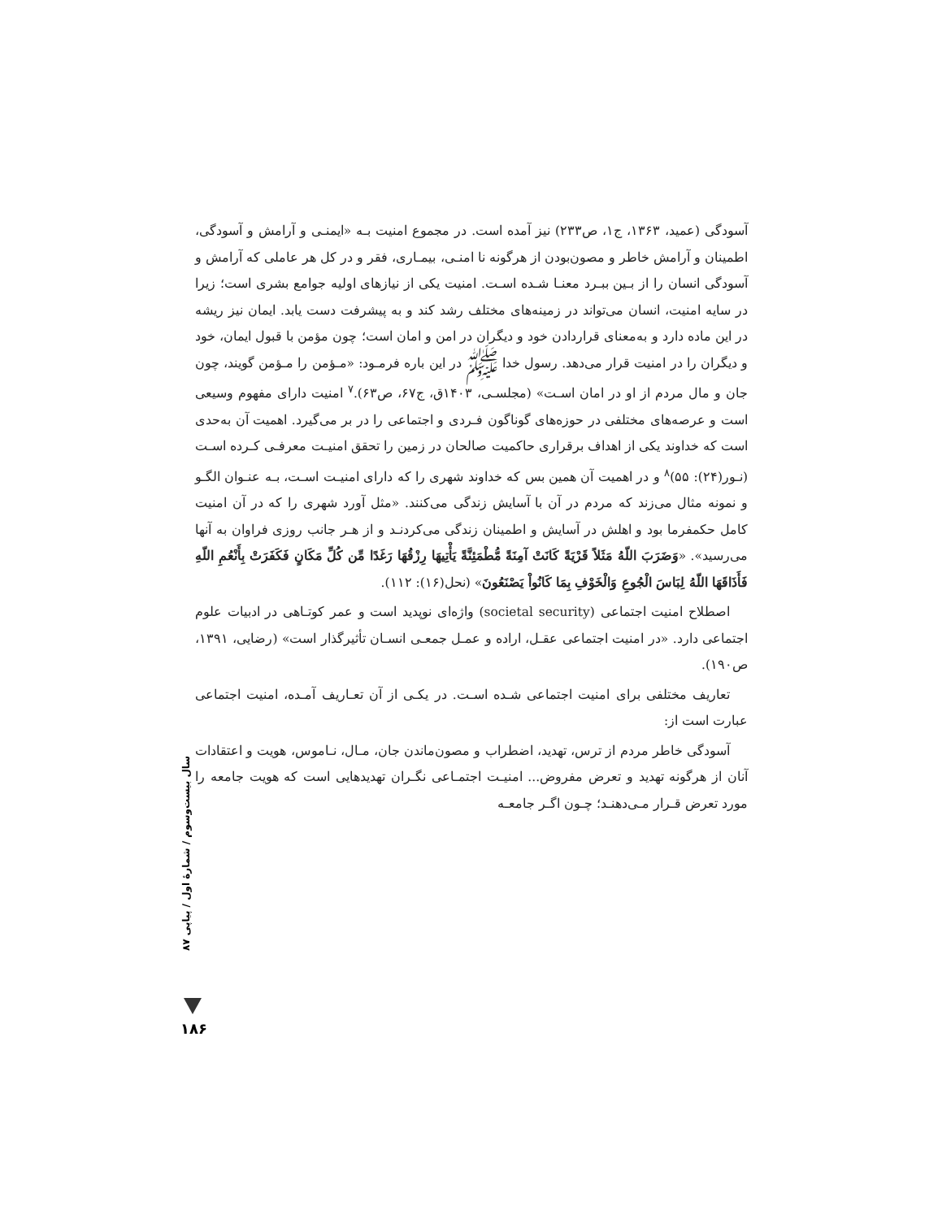آسودگی (عمید، ۱۳۶۳، ج۱، ص۲۳۳) نیز آمده است. در مجموع امنیت بـه «ایمنـی و آرامش و آسودگی، اطمینان و آرامش خاطر و مصون‌بودن از هرگونه نا امنـی، بیمـاری، فقر و در کل هر عاملی که آرامش و آسودگی انسان را از بـین ببـرد معنـا شـده اسـت. امنیت یکی از نیازهای اولیه جوامع بشری است؛ زیرا در سایه امنیت، انسان می‌تواند در زمینه‌های مختلف رشد کند و به پیشرفت دست یابد. ایمان نیز ریشه در این ماده دارد و به‌معنای قراردادن خود و دیگران در امن و امان است؛ چون مؤمن با قبول ایمان، خود و دیگران را در امنیت قرار می‌دهد. رسول خدا ﷺ در این باره فرمـود: «مـؤمن را مـؤمن گویند، چون جان و مال مردم از او در امان اسـت» (مجلسـی، ۱۴۰۳ق، ج۶۷، ص۶۳).<sup>۷</sup> امنیت دارای مفهوم وسیعی است و عرصه‌های مختلفی در حوزه‌های گوناگون فـردی و اجتماعی را در بر می‌گیرد. اهمیت آن به‌حدی است که خداوند یکی از اهداف برقراری حاکمیت صالحان در زمین را تحقق امنیـت معرفـی کـرده اسـت (نـور(۲۴): ۵۵)<sup>۸</sup> و در اهمیت آن همین بس که خداوند شهری را که دارای امنیـت اسـت، بـه عنـوان الگـو و نمونه مثال می‌زند که مردم در آن با آسایش زندگی می‌کنند. «مثل آورد شهری را که در آن امنیت کامل حکمفرما بود و اهلش در آسایش و اطمینان زندگی می‌کردنـد و از هـر جانب روزی فراوان به آنها می‌رسید». «وَضَرَبَ اللّهُ مَثَلاً قَرْيَةً كَانَتْ آمِنَةً مُّطْمَئِنَّةً يَأْتِيهَا رِزْقُهَا رَغَدًا مِّن كُلِّ مَكَانٍ فَكَفَرَتْ بِأَنْعُمِ اللّهِ فَأَذَاقَهَا اللّهُ لِبَاسَ الْجُوعِ وَالْخَوْفِ بِمَا كَانُواْ يَصْنَعُونَ» (نحل(۱۶): ۱۱۲).
اصطلاح امنیت اجتماعی (societal security) واژه‌ای نوپدید است و عمر کوتـاهی در ادبیات علوم اجتماعی دارد. «در امنیت اجتماعی عقـل، اراده و عمـل جمعـی انسـان تأثیرگذار است» (رضایی، ۱۳۹۱، ص۱۹۰).
تعاریف مختلفی برای امنیت اجتماعی شـده اسـت. در یکـی از آن تعـاریف آمـده، امنیت اجتماعی عبارت است از:
آسودگی خاطر مردم از ترس، تهدید، اضطراب و مصون‌ماندن جان، مـال، نـاموس، هویت و اعتقادات آنان از هرگونه تهدید و تعرض مفروض... امنیـت اجتمـاعی نگـران تهدیدهایی است که هویت جامعه را مورد تعرض قـرار مـی‌دهنـد؛ چـون اگـر جامعـه
سال بیست‌وسوم / شمارهٔ اول / پیاپی ۸۷
۱۸۶